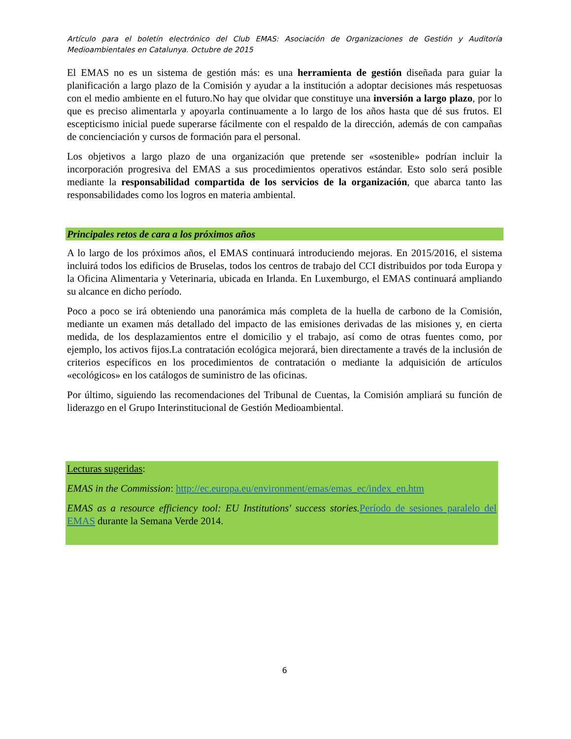Artículo para el boletín electrónico del Club EMAS: Asociación de Organizaciones de Gestión y Auditoría Medioambientales en Catalunya. Octubre de 2015
El EMAS no es un sistema de gestión más: es una herramienta de gestión diseñada para guiar la planificación a largo plazo de la Comisión y ayudar a la institución a adoptar decisiones más respetuosas con el medio ambiente en el futuro.No hay que olvidar que constituye una inversión a largo plazo, por lo que es preciso alimentarla y apoyarla continuamente a lo largo de los años hasta que dé sus frutos. El escepticismo inicial puede superarse fácilmente con el respaldo de la dirección, además de con campañas de concienciación y cursos de formación para el personal.
Los objetivos a largo plazo de una organización que pretende ser «sostenible» podrían incluir la incorporación progresiva del EMAS a sus procedimientos operativos estándar. Esto solo será posible mediante la responsabilidad compartida de los servicios de la organización, que abarca tanto las responsabilidades como los logros en materia ambiental.
Principales retos de cara a los próximos años
A lo largo de los próximos años, el EMAS continuará introduciendo mejoras. En 2015/2016, el sistema incluirá todos los edificios de Bruselas, todos los centros de trabajo del CCI distribuidos por toda Europa y la Oficina Alimentaria y Veterinaria, ubicada en Irlanda. En Luxemburgo, el EMAS continuará ampliando su alcance en dicho período.
Poco a poco se irá obteniendo una panorámica más completa de la huella de carbono de la Comisión, mediante un examen más detallado del impacto de las emisiones derivadas de las misiones y, en cierta medida, de los desplazamientos entre el domicilio y el trabajo, así como de otras fuentes como, por ejemplo, los activos fijos.La contratación ecológica mejorará, bien directamente a través de la inclusión de criterios específicos en los procedimientos de contratación o mediante la adquisición de artículos «ecológicos» en los catálogos de suministro de las oficinas.
Por último, siguiendo las recomendaciones del Tribunal de Cuentas, la Comisión ampliará su función de liderazgo en el Grupo Interinstitucional de Gestión Medioambiental.
Lecturas sugeridas:
EMAS in the Commission: http://ec.europa.eu/environment/emas/emas_ec/index_en.htm
EMAS as a resource efficiency tool: EU Institutions' success stories. Período de sesiones paralelo del EMAS durante la Semana Verde 2014.
6